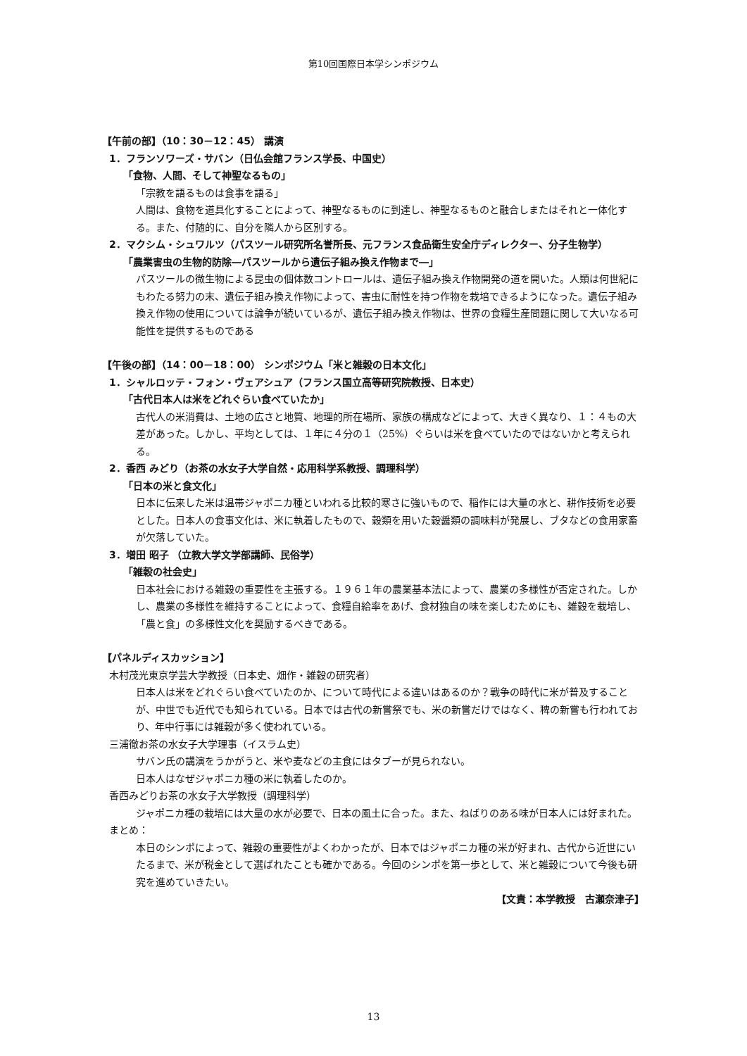第10回国際日本学シンポジウム
【午前の部】（10：30－12：45） 講演
1．フランソワーズ・サバン（日仏会館フランス学長、中国史）
「食物、人間、そして神聖なるもの」
「宗教を語るものは食事を語る」
人間は、食物を道具化することによって、神聖なるものに到達し、神聖なるものと融合しまたはそれと一体化する。また、付随的に、自分を隣人から区別する。
2．マクシム・シュワルツ（パスツール研究所名誉所長、元フランス食品衛生安全庁ディレクター、分子生物学）
「農業害虫の生物的防除―パスツールから遺伝子組み換え作物まで―」
パスツールの微生物による昆虫の個体数コントロールは、遺伝子組み換え作物開発の道を開いた。人類は何世紀にもわたる努力の末、遺伝子組み換え作物によって、害虫に耐性を持つ作物を栽培できるようになった。遺伝子組み換え作物の使用については論争が続いているが、遺伝子組み換え作物は、世界の食糧生産問題に関して大いなる可能性を提供するものである
【午後の部】（14：00－18：00） シンポジウム「米と雑穀の日本文化」
1．シャルロッテ・フォン・ヴェアシュア（フランス国立高等研究院教授、日本史）
「古代日本人は米をどれぐらい食べていたか」
古代人の米消費は、土地の広さと地質、地理的所在場所、家族の構成などによって、大きく異なり、１：４もの大差があった。しかし、平均としては、１年に４分の１（25%）ぐらいは米を食べていたのではないかと考えられる。
2．香西 みどり（お茶の水女子大学自然・応用科学系教授、調理科学）
「日本の米と食文化」
日本に伝来した米は温帯ジャポニカ種といわれる比較的寒さに強いもので、稲作には大量の水と、耕作技術を必要とした。日本人の食事文化は、米に執着したもので、穀類を用いた穀醤類の調味料が発展し、ブタなどの食用家畜が欠落していた。
3．増田 昭子 （立教大学文学部講師、民俗学）
「雑穀の社会史」
日本社会における雑穀の重要性を主張する。１９６１年の農業基本法によって、農業の多様性が否定された。しかし、農業の多様性を維持することによって、食糧自給率をあげ、食材独自の味を楽しむためにも、雑穀を栽培し、「農と食」の多様性文化を奨励するべきである。
【パネルディスカッション】
木村茂光東京学芸大学教授（日本史、畑作・雑穀の研究者）
日本人は米をどれぐらい食べていたのか、について時代による違いはあるのか？戦争の時代に米が普及することが、中世でも近代でも知られている。日本では古代の新嘗祭でも、米の新嘗だけではなく、稗の新嘗も行われており、年中行事には雑穀が多く使われている。
三浦徹お茶の水女子大学理事（イスラム史）
サバン氏の講演をうかがうと、米や麦などの主食にはタブーが見られない。
日本人はなぜジャポニカ種の米に執着したのか。
香西みどりお茶の水女子大学教授（調理科学）
ジャポニカ種の栽培には大量の水が必要で、日本の風土に合った。また、ねばりのある味が日本人には好まれた。
まとめ：
本日のシンポによって、雑穀の重要性がよくわかったが、日本ではジャポニカ種の米が好まれ、古代から近世にいたるまで、米が税金として選ばれたことも確かである。今回のシンポを第一歩として、米と雑穀について今後も研究を進めていきたい。
【文責：本学教授　古瀬奈津子】
13